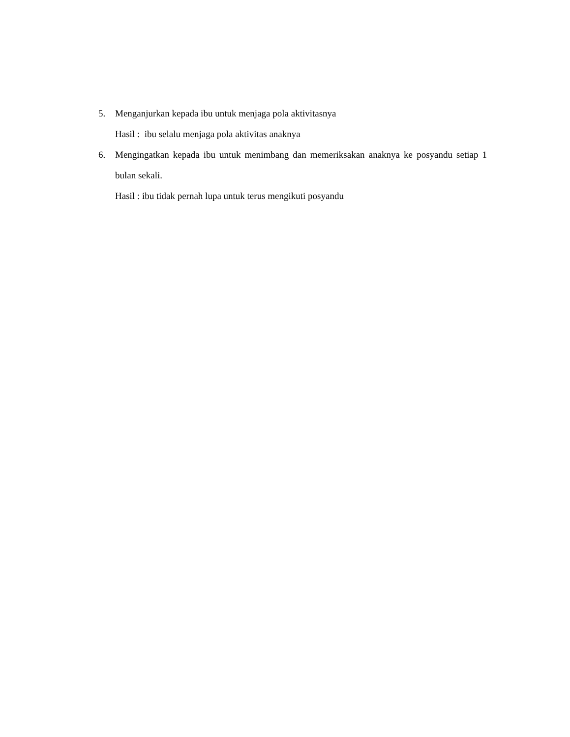5. Menganjurkan kepada ibu untuk menjaga pola aktivitasnya
Hasil : ibu selalu menjaga pola aktivitas anaknya
6. Mengingatkan kepada ibu untuk menimbang dan memeriksakan anaknya ke posyandu setiap 1 bulan sekali.
Hasil : ibu tidak pernah lupa untuk terus mengikuti posyandu